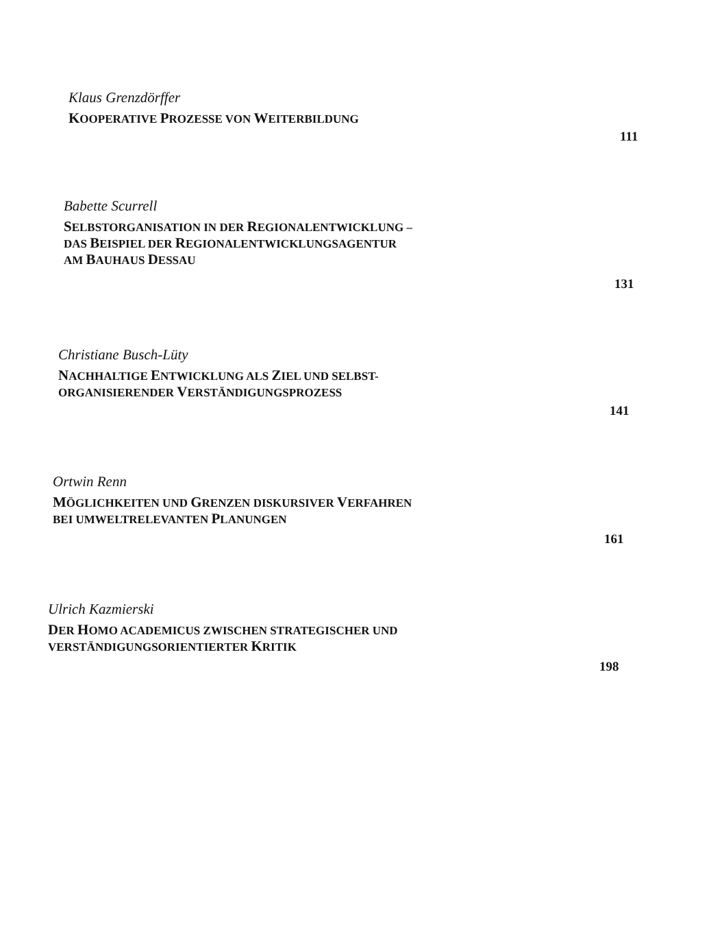Klaus Grenzdörffer
KOOPERATIVE PROZESSE VON WEITERBILDUNG
111
Babette Scurrell
SELBSTORGANISATION IN DER REGIONALENTWICKLUNG –
DAS BEISPIEL DER REGIONALENTWICKLUNGSAGENTUR
AM BAUHAUS DESSAU
131
Christiane Busch-Lüty
NACHHALTIGE ENTWICKLUNG ALS ZIEL UND SELBST-
ORGANISIERENDER VERSTÄNDIGUNGSPROZESS
141
Ortwin Renn
MÖGLICHKEITEN UND GRENZEN DISKURSIVER VERFAHREN
BEI UMWELTRELEVANTEN PLANUNGEN
161
Ulrich Kazmierski
DER HOMO ACADEMICUS ZWISCHEN STRATEGISCHER UND
VERSTÄNDIGUNGSORIENTIERTER KRITIK
198